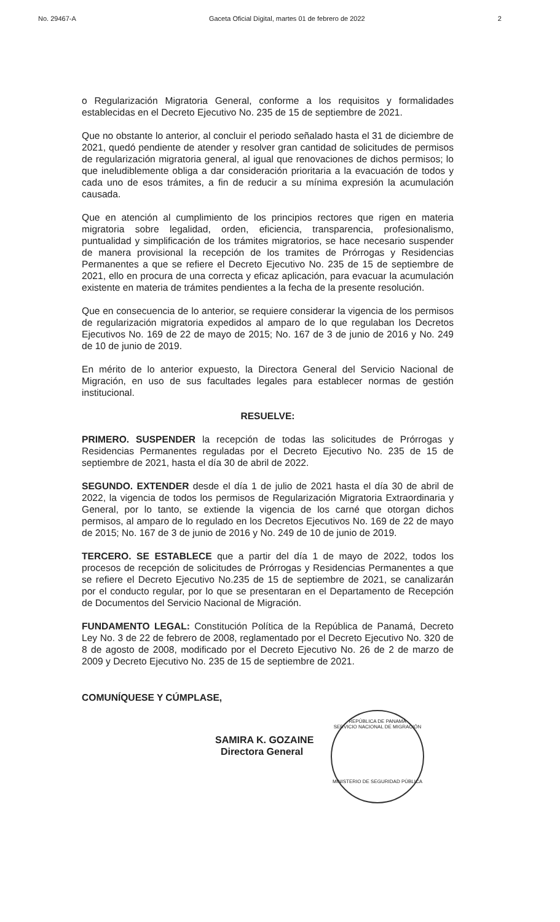No. 29467-A Gaceta Oficial Digital, martes 01 de febrero de 2022 2
o Regularización Migratoria General, conforme a los requisitos y formalidades establecidas en el Decreto Ejecutivo No. 235 de 15 de septiembre de 2021.
Que no obstante lo anterior, al concluir el periodo señalado hasta el 31 de diciembre de 2021, quedó pendiente de atender y resolver gran cantidad de solicitudes de permisos de regularización migratoria general, al igual que renovaciones de dichos permisos; lo que ineludiblemente obliga a dar consideración prioritaria a la evacuación de todos y cada uno de esos trámites, a fin de reducir a su mínima expresión la acumulación causada.
Que en atención al cumplimiento de los principios rectores que rigen en materia migratoria sobre legalidad, orden, eficiencia, transparencia, profesionalismo, puntualidad y simplificación de los trámites migratorios, se hace necesario suspender de manera provisional la recepción de los tramites de Prórrogas y Residencias Permanentes a que se refiere el Decreto Ejecutivo No. 235 de 15 de septiembre de 2021, ello en procura de una correcta y eficaz aplicación, para evacuar la acumulación existente en materia de trámites pendientes a la fecha de la presente resolución.
Que en consecuencia de lo anterior, se requiere considerar la vigencia de los permisos de regularización migratoria expedidos al amparo de lo que regulaban los Decretos Ejecutivos No. 169 de 22 de mayo de 2015; No. 167 de 3 de junio de 2016 y No. 249 de 10 de junio de 2019.
En mérito de lo anterior expuesto, la Directora General del Servicio Nacional de Migración, en uso de sus facultades legales para establecer normas de gestión institucional.
RESUELVE:
PRIMERO. SUSPENDER la recepción de todas las solicitudes de Prórrogas y Residencias Permanentes reguladas por el Decreto Ejecutivo No. 235 de 15 de septiembre de 2021, hasta el día 30 de abril de 2022.
SEGUNDO. EXTENDER desde el día 1 de julio de 2021 hasta el día 30 de abril de 2022, la vigencia de todos los permisos de Regularización Migratoria Extraordinaria y General, por lo tanto, se extiende la vigencia de los carné que otorgan dichos permisos, al amparo de lo regulado en los Decretos Ejecutivos No. 169 de 22 de mayo de 2015; No. 167 de 3 de junio de 2016 y No. 249 de 10 de junio de 2019.
TERCERO. SE ESTABLECE que a partir del día 1 de mayo de 2022, todos los procesos de recepción de solicitudes de Prórrogas y Residencias Permanentes a que se refiere el Decreto Ejecutivo No.235 de 15 de septiembre de 2021, se canalizarán por el conducto regular, por lo que se presentaran en el Departamento de Recepción de Documentos del Servicio Nacional de Migración.
FUNDAMENTO LEGAL: Constitución Política de la República de Panamá, Decreto Ley No. 3 de 22 de febrero de 2008, reglamentado por el Decreto Ejecutivo No. 320 de 8 de agosto de 2008, modificado por el Decreto Ejecutivo No. 26 de 2 de marzo de 2009 y Decreto Ejecutivo No. 235 de 15 de septiembre de 2021.
COMUNÍQUESE Y CÚMPLASE,
SAMIRA K. GOZAINE
Directora General
REPÚBLICA DE PANAMÁ
SERVICIO NACIONAL DE MIGRACIÓN
MINISTERIO DE SEGURIDAD PÚBLICA